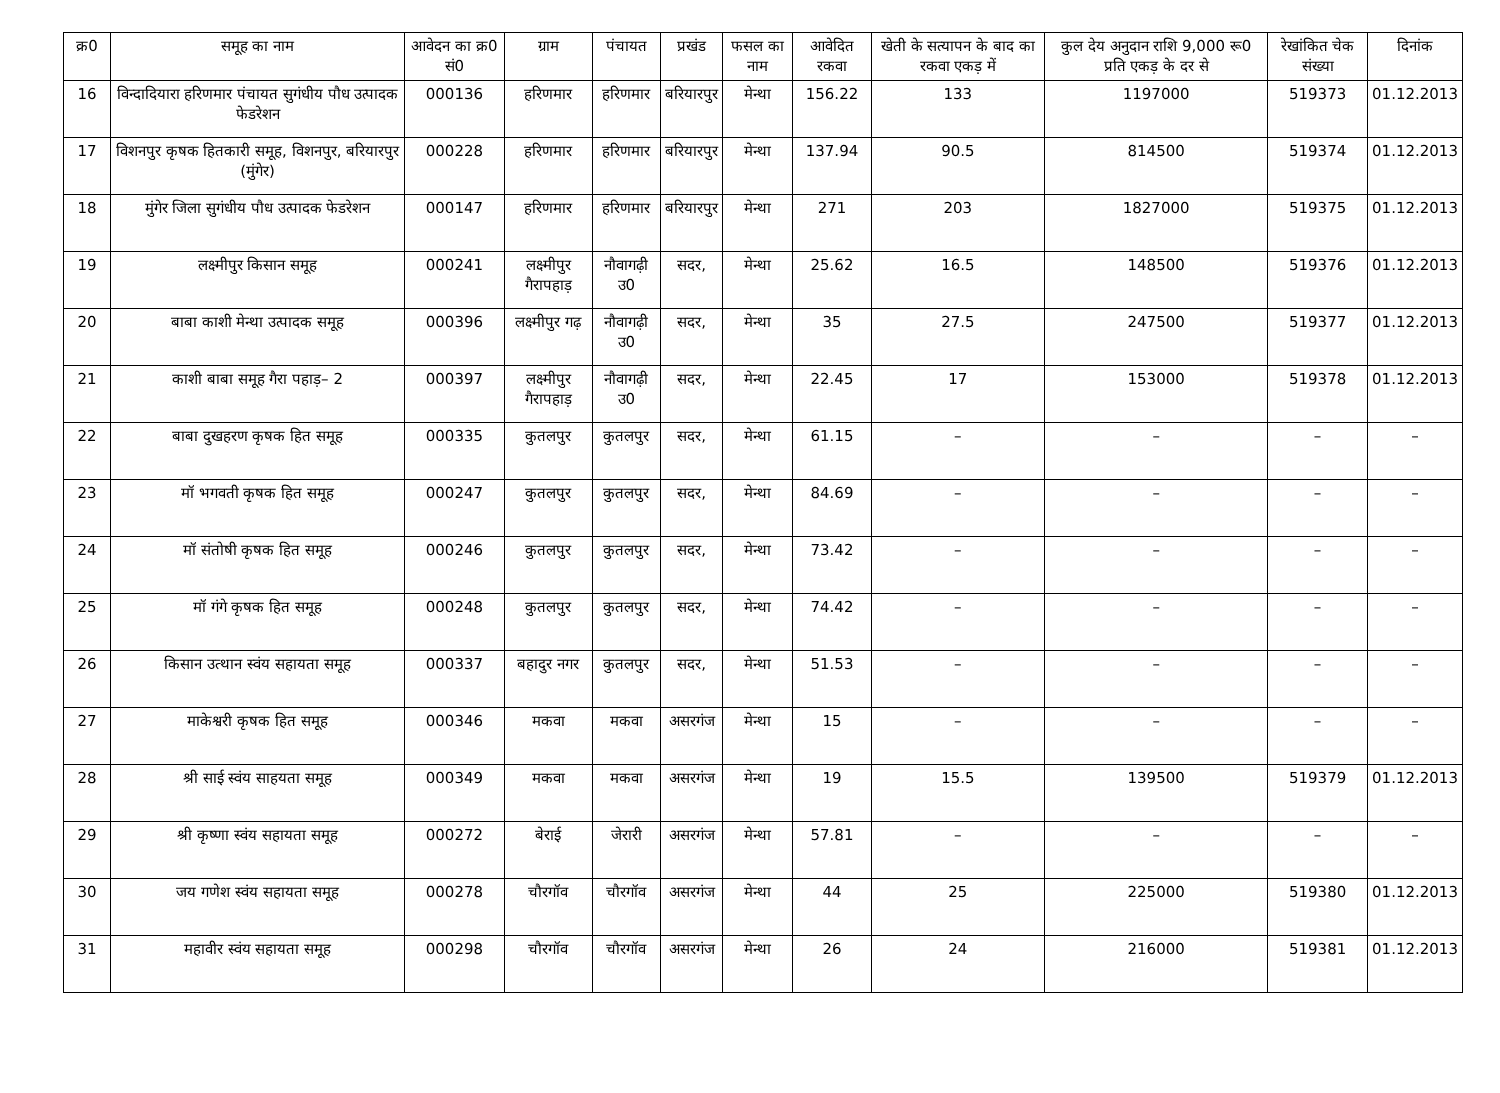| क्र0 | समूह का नाम | आवेदन का क्र0 सं0 | ग्राम | पंचायत | प्रखंड | फसल का नाम | आवेदित रकवा | खेती के सत्यापन के बाद का रकवा एकड़ में | कुल देय अनुदान राशि 9,000 रू0 प्रति एकड़ के दर से | रेखांकित चेक संख्या | दिनांक |
| --- | --- | --- | --- | --- | --- | --- | --- | --- | --- | --- | --- |
| 16 | विन्दादियारा हरिणमार पंचायत सुगंधीय पौध उत्पादक फेडरेशन | 000136 | हरिणमार | हरिणमार | बरियारपुर | मेन्था | 156.22 | 133 | 1197000 | 519373 | 01.12.2013 |
| 17 | विशनपुर कृषक हितकारी समूह, विशनपुर, बरियारपुर (मुंगेर) | 000228 | हरिणमार | हरिणमार | बरियारपुर | मेन्था | 137.94 | 90.5 | 814500 | 519374 | 01.12.2013 |
| 18 | मुंगेर जिला सुगंधीय पौध उत्पादक फेडरेशन | 000147 | हरिणमार | हरिणमार | बरियारपुर | मेन्था | 271 | 203 | 1827000 | 519375 | 01.12.2013 |
| 19 | लक्ष्मीपुर किसान समूह | 000241 | लक्ष्मीपुर गैरापहाड़ | नौवागढ़ी उ0 | सदर, | मेन्था | 25.62 | 16.5 | 148500 | 519376 | 01.12.2013 |
| 20 | बाबा काशी मेन्था उत्पादक समूह | 000396 | लक्ष्मीपुर गढ़ | नौवागढ़ी उ0 | सदर, | मेन्था | 35 | 27.5 | 247500 | 519377 | 01.12.2013 |
| 21 | काशी बाबा समूह गैरा पहाड़– 2 | 000397 | लक्ष्मीपुर गैरापहाड़ | नौवागढ़ी उ0 | सदर, | मेन्था | 22.45 | 17 | 153000 | 519378 | 01.12.2013 |
| 22 | बाबा दुखहरण कृषक हित समूह | 000335 | कुतलपुर | कुतलपुर | सदर, | मेन्था | 61.15 | – | – | – | – |
| 23 | मॉ भगवती कृषक हित समूह | 000247 | कुतलपुर | कुतलपुर | सदर, | मेन्था | 84.69 | – | – | – | – |
| 24 | मॉ संतोषी कृषक हित समूह | 000246 | कुतलपुर | कुतलपुर | सदर, | मेन्था | 73.42 | – | – | – | – |
| 25 | मॉ गंगे कृषक हित समूह | 000248 | कुतलपुर | कुतलपुर | सदर, | मेन्था | 74.42 | – | – | – | – |
| 26 | किसान उत्थान स्वंय सहायता समूह | 000337 | बहादुर नगर | कुतलपुर | सदर, | मेन्था | 51.53 | – | – | – | – |
| 27 | माकेश्वरी कृषक हित समूह | 000346 | मकवा | मकवा | असरगंज | मेन्था | 15 | – | – | – | – |
| 28 | श्री साई स्वंय साहयता समूह | 000349 | मकवा | मकवा | असरगंज | मेन्था | 19 | 15.5 | 139500 | 519379 | 01.12.2013 |
| 29 | श्री कृष्णा स्वंय सहायता समूह | 000272 | बेराई | जेरारी | असरगंज | मेन्था | 57.81 | – | – | – | – |
| 30 | जय गणेश स्वंय सहायता समूह | 000278 | चौरगॉव | चौरगॉव | असरगंज | मेन्था | 44 | 25 | 225000 | 519380 | 01.12.2013 |
| 31 | महावीर स्वंय सहायता समूह | 000298 | चौरगॉव | चौरगॉव | असरगंज | मेन्था | 26 | 24 | 216000 | 519381 | 01.12.2013 |